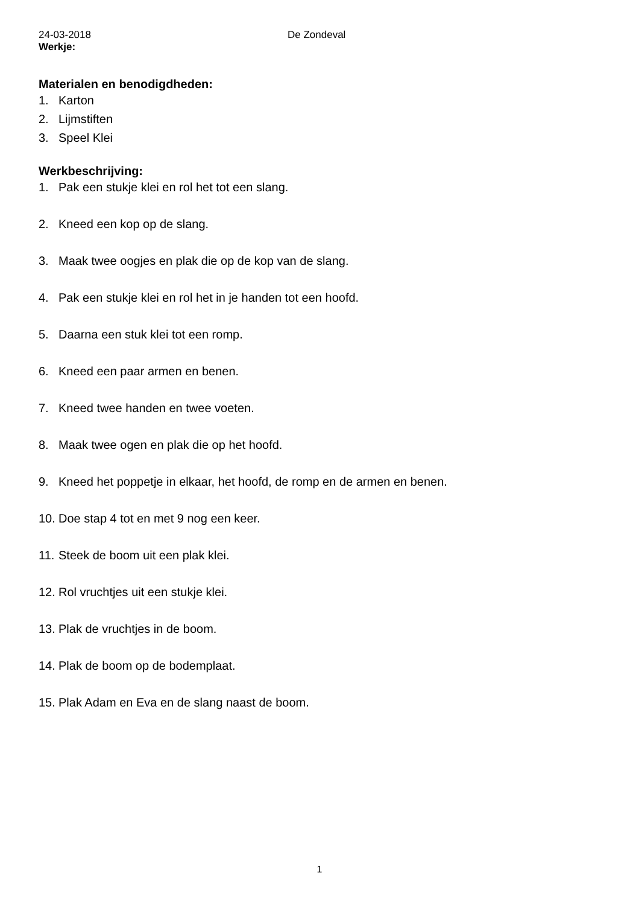24-03-2018 De Zondeval
Werkje:
Materialen en benodigdheden:
1. Karton
2. Lijmstiften
3. Speel Klei
Werkbeschrijving:
1. Pak een stukje klei en rol het tot een slang.
2. Kneed een kop op de slang.
3. Maak twee oogjes en plak die op de kop van de slang.
4. Pak een stukje klei en rol het in je handen tot een hoofd.
5. Daarna een stuk klei tot een romp.
6. Kneed een paar armen en benen.
7. Kneed twee handen en twee voeten.
8. Maak twee ogen en plak die op het hoofd.
9. Kneed het poppetje in elkaar, het hoofd, de romp en de armen en benen.
10. Doe stap 4 tot en met 9 nog een keer.
11. Steek de boom uit een plak klei.
12. Rol vruchtjes uit een stukje klei.
13. Plak de vruchtjes in de boom.
14. Plak de boom op de bodemplaat.
15. Plak Adam en Eva en de slang naast de boom.
1